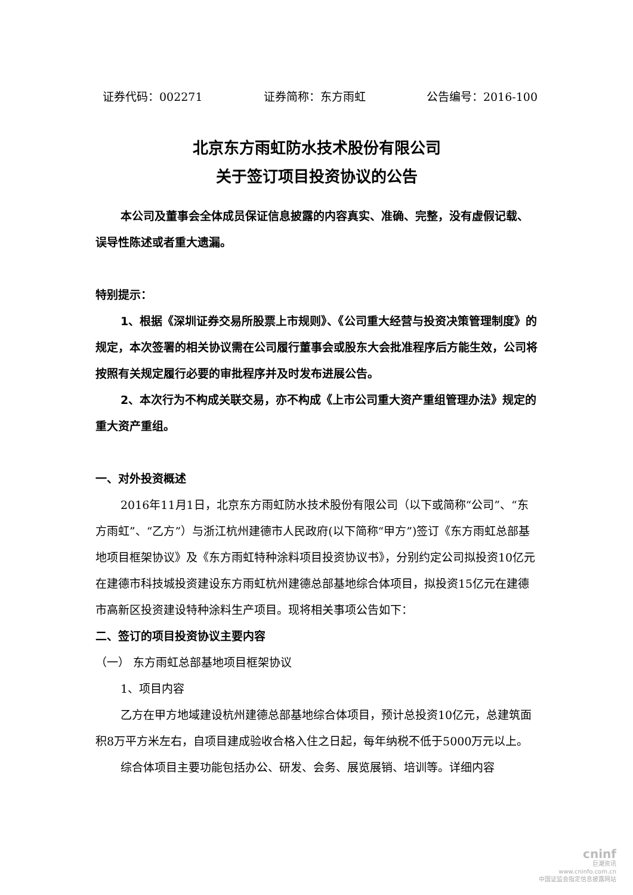证券代码：002271 证券简称：东方雨虹 公告编号：2016-100
北京东方雨虹防水技术股份有限公司
关于签订项目投资协议的公告
本公司及董事会全体成员保证信息披露的内容真实、准确、完整，没有虚假记载、误导性陈述或者重大遗漏。
特别提示：
1、根据《深圳证券交易所股票上市规则》、《公司重大经营与投资决策管理制度》的规定，本次签署的相关协议需在公司履行董事会或股东大会批准程序后方能生效，公司将按照有关规定履行必要的审批程序并及时发布进展公告。
2、本次行为不构成关联交易，亦不构成《上市公司重大资产重组管理办法》规定的重大资产重组。
一、对外投资概述
2016年11月1日，北京东方雨虹防水技术股份有限公司（以下或简称“公司”、“东方雨虹”、“乙方”）与浙江杭州建德市人民政府(以下简称“甲方”)签订《东方雨虹总部基地项目框架协议》及《东方雨虹特种涂料项目投资协议书》，分别约定公司拟投资10亿元在建德市科技城投资建设东方雨虹杭州建德总部基地综合体项目，拟投资15亿元在建德市高新区投资建设特种涂料生产项目。现将相关事项公告如下：
二、签订的项目投资协议主要内容
（一） 东方雨虹总部基地项目框架协议
1、项目内容
乙方在甲方地域建设杭州建德总部基地综合体项目，预计总投资10亿元，总建筑面积8万平方米左右，自项目建成验收合格入住之日起，每年纳税不低于5000万元以上。
综合体项目主要功能包括办公、研发、会务、展览展销、培训等。详细内容
cninf
巨潮资讯
www.cninfo.com.cn
中国证监会指定信息披露网站